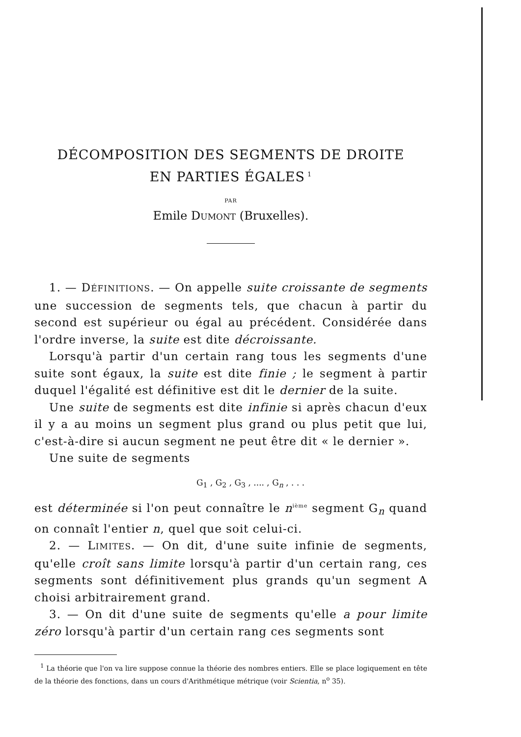DÉCOMPOSITION DES SEGMENTS DE DROITE
EN PARTIES ÉGALES<sup>1</sup>
PAR
Emile DUMONT (Bruxelles).
1. — DÉFINITIONS. — On appelle suite croissante de segments une succession de segments tels, que chacun à partir du second est supérieur ou égal au précédent. Considérée dans l'ordre inverse, la suite est dite décroissante.
Lorsqu'à partir d'un certain rang tous les segments d'une suite sont égaux, la suite est dite finie ; le segment à partir duquel l'égalité est définitive est dit le dernier de la suite.
Une suite de segments est dite infinie si après chacun d'eux il y a au moins un segment plus grand ou plus petit que lui, c'est-à-dire si aucun segment ne peut être dit « le dernier ».
Une suite de segments
G<sub>1</sub> , G<sub>2</sub> , G<sub>3</sub> , .... , G<sub>n</sub> , . . .
est déterminée si l'on peut connaître le n<sup>ième</sup> segment G<sub>n</sub> quand on connaît l'entier n, quel que soit celui-ci.
2. — LIMITES. — On dit, d'une suite infinie de segments, qu'elle croît sans limite lorsqu'à partir d'un certain rang, ces segments sont définitivement plus grands qu'un segment A choisi arbitrairement grand.
3. — On dit d'une suite de segments qu'elle a pour limite zéro lorsqu'à partir d'un certain rang ces segments sont
<sup>1</sup> La théorie que l'on va lire suppose connue la théorie des nombres entiers. Elle se place logiquement en tête de la théorie des fonctions, dans un cours d'Arithmétique métrique (voir Scientia, n<sup>o</sup> 35).